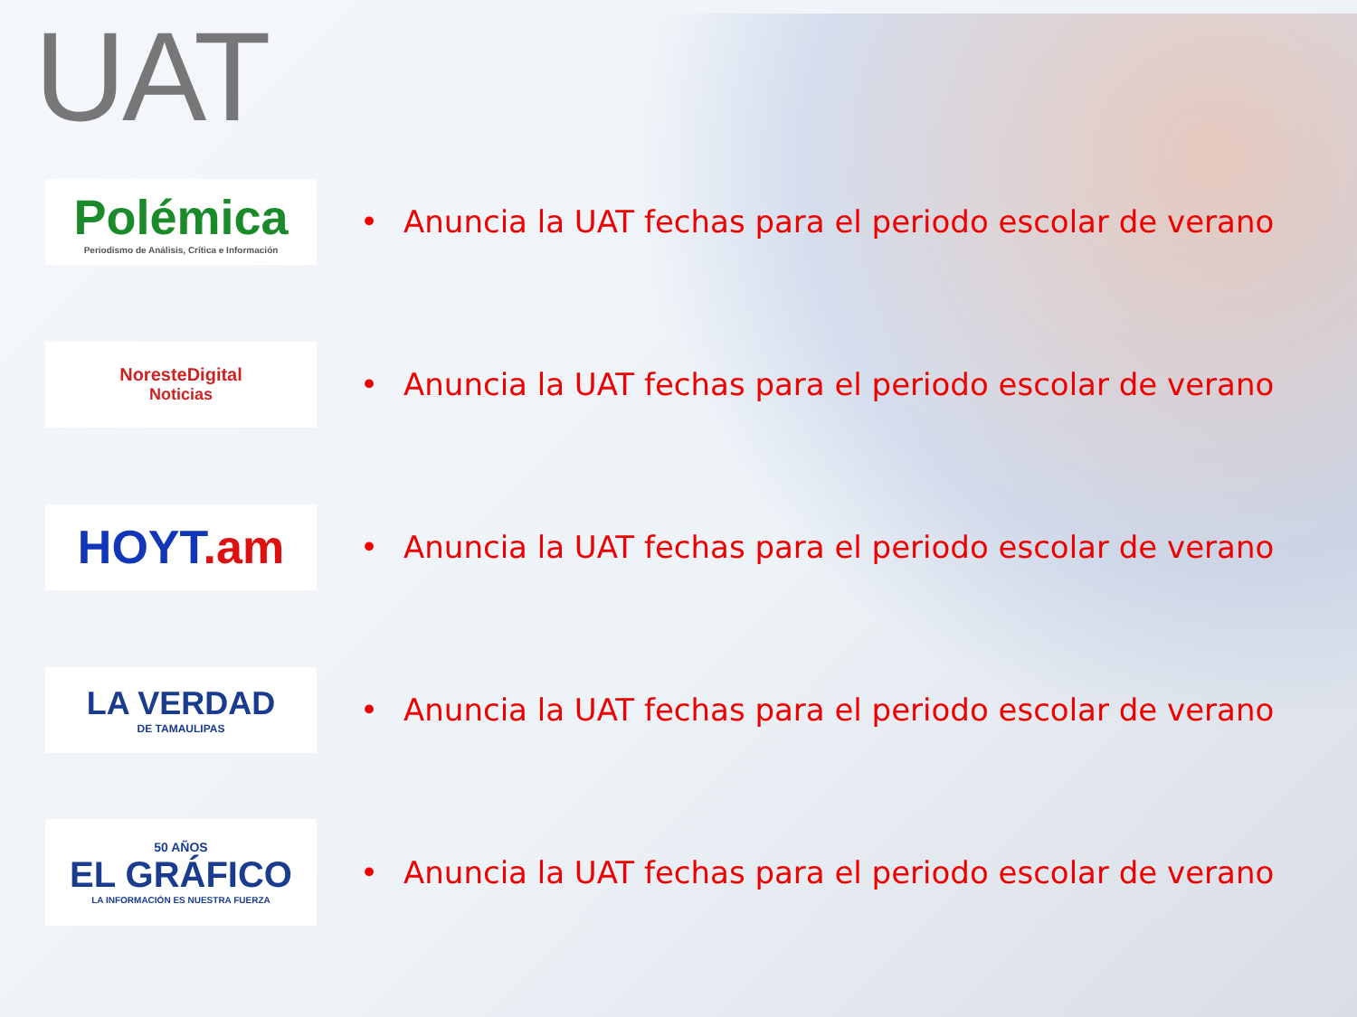UAT
Polémica
Periodismo de Análisis, Crítica e Información
• Anuncia la UAT fechas para el periodo escolar de verano
NoresteDigital
Noticias
• Anuncia la UAT fechas para el periodo escolar de verano
HOYT.am
• Anuncia la UAT fechas para el periodo escolar de verano
LA VERDAD
DE TAMAULIPAS
• Anuncia la UAT fechas para el periodo escolar de verano
50 AÑOS
EL GRÁFICO
LA INFORMACIÓN ES NUESTRA FUERZA
• Anuncia la UAT fechas para el periodo escolar de verano